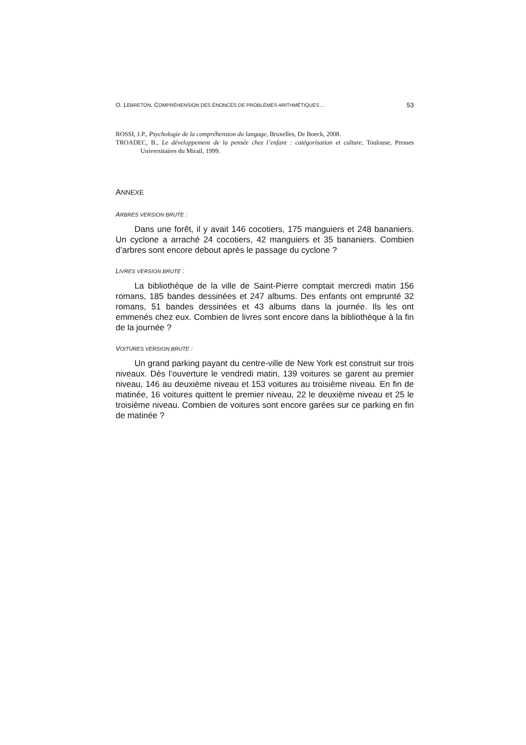O. LEBRETON, COMPRÉHENSION DES ÉNONCÉS DE PROBLÈMES ARITHMÉTIQUES… 53
ROSSI, J.P., Psychologie de la compréhension du langage, Bruxelles, De Boeck, 2008.
TROADEC, B., Le développement de la pensée chez l’enfant : catégorisation et culture, Toulouse, Presses Universitaires du Mirail, 1999.
ANNEXE
ARBRES VERSION BRUTE :
Dans une forêt, il y avait 146 cocotiers, 175 manguiers et 248 bananiers. Un cyclone a arraché 24 cocotiers, 42 manguiers et 35 bananiers. Combien d’arbres sont encore debout après le passage du cyclone ?
LIVRES VERSION BRUTE :
La bibliothèque de la ville de Saint-Pierre comptait mercredi matin 156 romans, 185 bandes dessinées et 247 albums. Des enfants ont emprunté 32 romans, 51 bandes dessinées et 43 albums dans la journée. Ils les ont emmenés chez eux. Combien de livres sont encore dans la bibliothèque à la fin de la journée ?
VOITURES VERSION BRUTE :
Un grand parking payant du centre-ville de New York est construit sur trois niveaux. Dès l’ouverture le vendredi matin, 139 voitures se garent au premier niveau, 146 au deuxième niveau et 153 voitures au troisième niveau. En fin de matinée, 16 voitures quittent le premier niveau, 22 le deuxième niveau et 25 le troisième niveau. Combien de voitures sont encore garées sur ce parking en fin de matinée ?